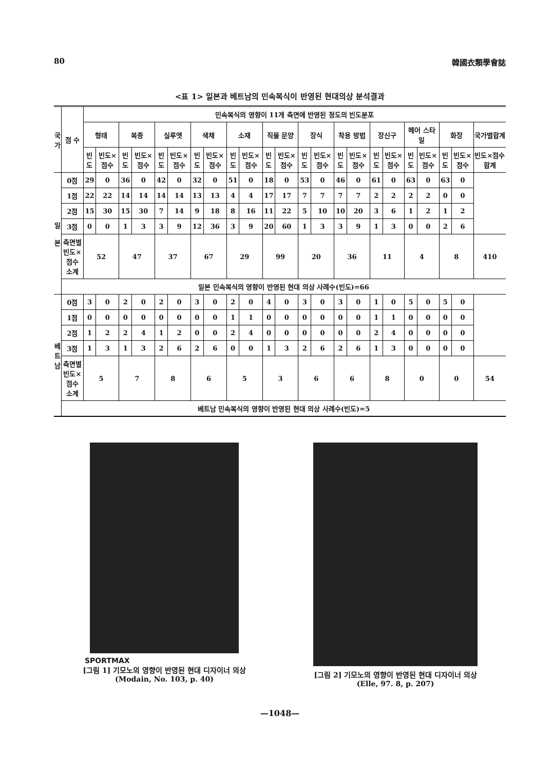80 韓國衣類學會誌
<표 1> 일본과 베트남의 민속복식이 반영된 현대의상 분석결과
| 국 가 | 점 수 | 민속복식의 영향이 11개 측면에 반영된 정도의 빈도분포 | | | | | | | | | | | | | | | | | | | | | | |
| --- | --- | --- | --- | --- | --- | --- | --- | --- | --- | --- | --- | --- | --- | --- | --- | --- | --- | --- | --- | --- | --- | --- | --- | --- |
| | | 형태 | | 복종 | | 실루엣 | | 색채 | | 소재 | | 직물 문양 | | 장식 | | 착용 방법 | | 장신구 | | 헤어 스타일 | | 화장 | | 국가별합계 |
| | | 빈도 | 빈도×점수 | 빈도 | 빈도×점수 | 빈도 | 빈도×점수 | 빈도 | 빈도×점수 | 빈도 | 빈도×점수 | 빈도 | 빈도×점수 | 빈도 | 빈도×점수 | 빈도 | 빈도×점수 | 빈도 | 빈도×점수 | 빈도 | 빈도×점수 | 빈도 | 빈도×점수 | 빈도×점수합계 |
| 일 본 | 0점 | 29 | 0 | 36 | 0 | 42 | 0 | 32 | 0 | 51 | 0 | 18 | 0 | 53 | 0 | 46 | 0 | 61 | 0 | 63 | 0 | 63 | 0 | |
| | 1점 | 22 | 22 | 14 | 14 | 14 | 14 | 13 | 13 | 4 | 4 | 17 | 17 | 7 | 7 | 7 | 7 | 2 | 2 | 2 | 2 | 0 | 0 | |
| | 2점 | 15 | 30 | 15 | 30 | 7 | 14 | 9 | 18 | 8 | 16 | 11 | 22 | 5 | 10 | 10 | 20 | 3 | 6 | 1 | 2 | 1 | 2 | |
| | 3점 | 0 | 0 | 1 | 3 | 3 | 9 | 12 | 36 | 3 | 9 | 20 | 60 | 1 | 3 | 3 | 9 | 1 | 3 | 0 | 0 | 2 | 6 | |
| | 측면별 빈도×점수 소계 | 52 | | 47 | | 37 | | 67 | | 29 | | 99 | | 20 | | 36 | | 11 | | 4 | | 8 | | 410 |
| | 일본 민속복식의 영향이 반영된 현대 의상 사례수(빈도)=66 | | | | | | | | | | | | | | | | | | | | | | | |
| 베 트 남 | 0점 | 3 | 0 | 2 | 0 | 2 | 0 | 3 | 0 | 2 | 0 | 4 | 0 | 3 | 0 | 3 | 0 | 1 | 0 | 5 | 0 | 5 | 0 | |
| | 1점 | 0 | 0 | 0 | 0 | 0 | 0 | 0 | 0 | 1 | 1 | 0 | 0 | 0 | 0 | 0 | 0 | 1 | 1 | 0 | 0 | 0 | 0 | |
| | 2점 | 1 | 2 | 2 | 4 | 1 | 2 | 0 | 0 | 2 | 4 | 0 | 0 | 0 | 0 | 0 | 0 | 2 | 4 | 0 | 0 | 0 | 0 | |
| | 3점 | 1 | 3 | 1 | 3 | 2 | 6 | 2 | 6 | 0 | 0 | 1 | 3 | 2 | 6 | 2 | 6 | 1 | 3 | 0 | 0 | 0 | 0 | |
| | 측면별 빈도×점수 소계 | 5 | | 7 | | 8 | | 6 | | 5 | | 3 | | 6 | | 6 | | 8 | | 0 | | 0 | | 54 |
| | 베트남 민속복식의 영향이 반영된 현대 의상 사례수(빈도)=5 | | | | | | | | | | | | | | | | | | | | | | | |
SPORTMAX
[그림 1] 기모노의 영향이 반영된 현대 디자이너 의상
(Modain, No. 103, p. 40)
[그림 2] 기모노의 영향이 반영된 현대 디자이너 의상
(Elle, 97. 8, p. 207)
—1048—